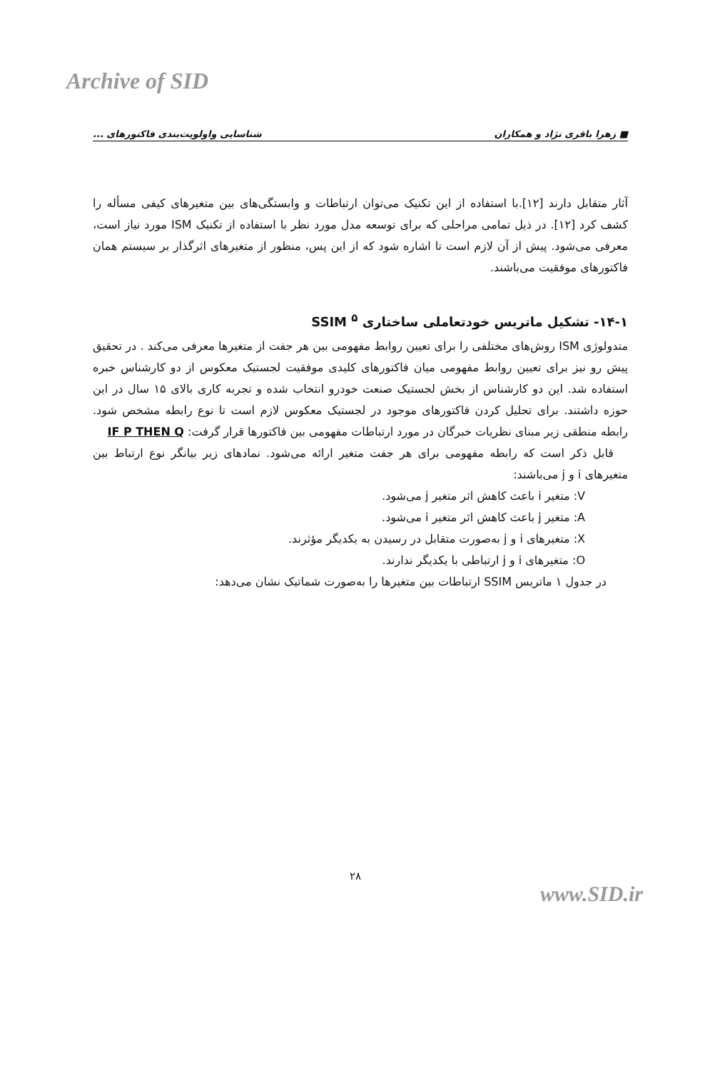Archive of SID
■ زهرا باقری نژاد و همکاران شناسایی واولویت‌بندی فاکتورهای ...
آثار متقابل دارند [۱۲].با استفاده از این تکنیک می‌توان ارتباطات و وابستگی‌های بین متغیرهای کیفی مسأله را کشف کرد [۱۲]. در ذیل تمامی مراحلی که برای توسعه مدل مورد نظر با استفاده از تکنیک ISM مورد نیاز است، معرفی می‌شود. پیش از آن لازم است تا اشاره شود که از این پس، منظور از متغیرهای اثرگذار بر سیستم همان فاکتورهای موفقیت می‌باشند.
۱۴-۱- تشکیل ماتریس خودتعاملی ساختاری SSIM <sup>۵</sup>
متدولوژی ISM روش‌های مختلفی را برای تعیین روابط مفهومی بین هر جفت از متغیرها معرفی می‌کند . در تحقیق پیش رو نیز برای تعیین روابط مفهومی میان فاکتورهای کلیدی موفقیت لجستیک معکوس از دو کارشناس خبره استفاده شد. این دو کارشناس از بخش لجستیک صنعت خودرو انتخاب شده و تجربه کاری بالای ۱۵ سال در این حوزه داشتند. برای تحلیل کردن فاکتورهای موجود در لجستیک معکوس لازم است تا نوع رابطه مشخص شود. رابطه منطقی زیر مبنای نظریات خبرگان در مورد ارتباطات مفهومی بین فاکتورها قرار گرفت: IF P THEN Q
قابل ذکر است که رابطه مفهومی برای هر جفت متغیر ارائه می‌شود. نمادهای زیر بیانگر نوع ارتباط بین متغیرهای i و j می‌باشند:
V: متغیر i باعث کاهش اثر متغیر j می‌شود.
A: متغیر j باعث کاهش اثر متغیر i می‌شود.
X: متغیرهای i و j به‌صورت متقابل در رسیدن به یکدیگر مؤثرند.
O: متغیرهای i و j ارتباطی با یکدیگر ندارند.
در جدول ۱ ماتریس SSIM ارتباطات بین متغیرها را به‌صورت شماتیک نشان می‌دهد:
۲۸
www.SID.ir